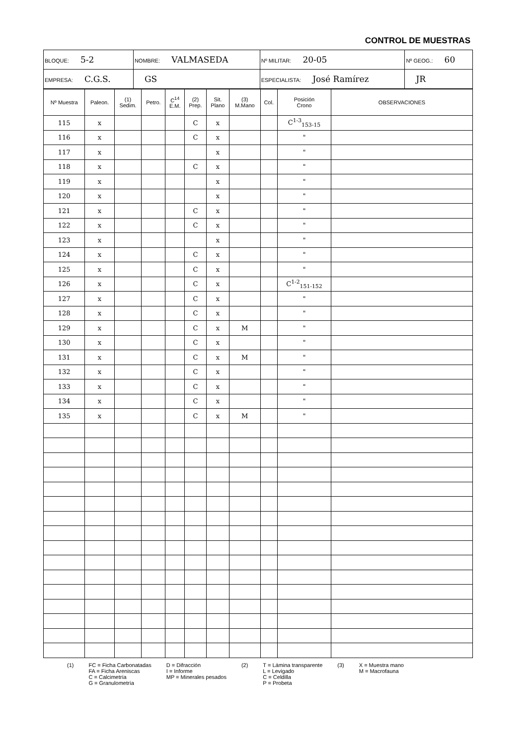CONTROL DE MUESTRAS
| BLOQUE: 5-2 | NOMBRE: VALMASEDA | | | Nº MILITAR: 20-05 | Nº GEOG.: 60 |
| EMPRESA: C.G.S. | | GS | ESPECIALISTA: José Ramírez | | JR |
| Nº Muestra | Paleon. | (1) Sedim. | Petro. | C<sup>14</sup> E.M. | (2) Prep. | Sit. Plano | (3) M.Mano | Col. | Posición Crono | OBSERVACIONES |
| --- | --- | --- | --- | --- | --- | --- | --- | --- | --- | --- |
| 115 | x | | | | C | x | | | C<sup>1-3</sup><sub>153-15</sub> | |
| 116 | x | | | | C | x | | | " | |
| 117 | x | | | | | x | | | " | |
| 118 | x | | | | C | x | | | " | |
| 119 | x | | | | | x | | | " | |
| 120 | x | | | | | x | | | " | |
| 121 | x | | | | C | x | | | " | |
| 122 | x | | | | C | x | | | " | |
| 123 | x | | | | | x | | | " | |
| 124 | x | | | | C | x | | | " | |
| 125 | x | | | | C | x | | | " | |
| 126 | x | | | | C | x | | | C<sup>1-2</sup><sub>151-152</sub> | |
| 127 | x | | | | C | x | | | " | |
| 128 | x | | | | C | x | | | " | |
| 129 | x | | | | C | x | M | | " | |
| 130 | x | | | | C | x | | | " | |
| 131 | x | | | | C | x | M | | " | |
| 132 | x | | | | C | x | | | " | |
| 133 | x | | | | C | x | | | " | |
| 134 | x | | | | C | x | | | " | |
| 135 | x | | | | C | x | M | | " | |
(1) FC = Ficha Carbonatadas
FA = Ficha Areniscas
C = Calcimetría
G = Granulometría
D = Difracción
I = Informe
MP = Minerales pesados
(2) T = Lámina transparente
L = Levigado
C = Celdilla
P = Probeta
(3) X = Muestra mano
M = Macrofauna